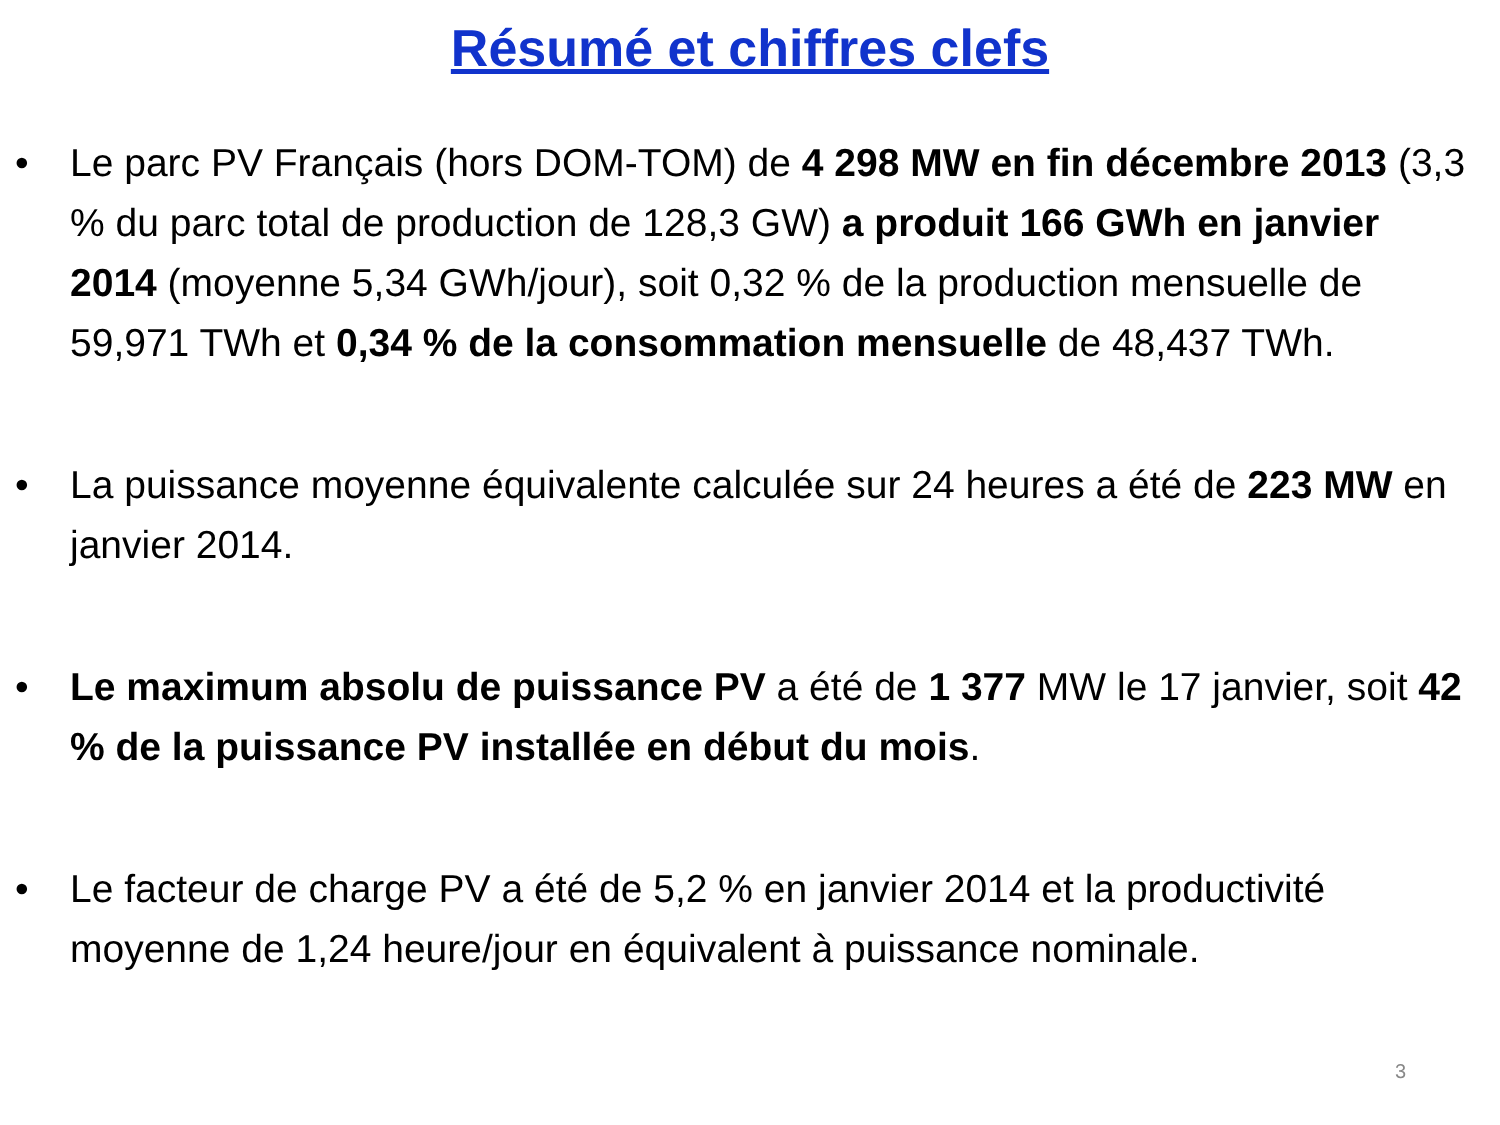Résumé et chiffres clefs
• Le parc PV Français (hors DOM-TOM) de 4 298 MW en fin décembre 2013 (3,3 % du parc total de production de 128,3 GW) a produit 166 GWh en janvier 2014 (moyenne 5,34 GWh/jour), soit 0,32 % de la production mensuelle de 59,971 TWh et 0,34 % de la consommation mensuelle de 48,437 TWh.
• La puissance moyenne équivalente calculée sur 24 heures a été de 223 MW en janvier 2014.
• Le maximum absolu de puissance PV a été de 1 377 MW le 17 janvier, soit 42 % de la puissance PV installée en début du mois.
• Le facteur de charge PV a été de 5,2 % en janvier 2014 et la productivité moyenne de 1,24 heure/jour en équivalent à puissance nominale.
3